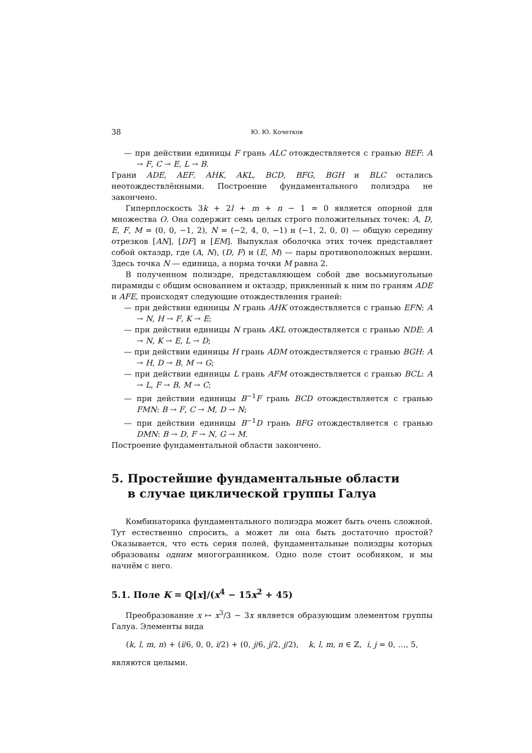38 Ю. Ю. Кочетков
— при действии единицы F грань ALC отождествляется с гранью BEF: A → F, C → E, L → B.
Грани ADE, AEF, AHK, AKL, BCD, BFG, BGH и BLC остались неотождествлёнными. Построение фундаментального полиэдра не закончено.
Гиперплоскость 3k + 2l + m + n − 1 = 0 является опорной для множества O. Она содержит семь целых строго положительных точек: A, D, E, F, M = (0, 0, −1, 2), N = (−2, 4, 0, −1) и (−1, 2, 0, 0) — общую середину отрезков [AN], [DF] и [EM]. Выпуклая оболочка этих точек представляет собой октаэдр, где (A, N), (D, F) и (E, M) — пары противоположных вершин. Здесь точка N — единица, а норма точки M равна 2.
В полученном полиэдре, представляющем собой две восьмиугольные пирамиды с общим основанием и октаэдр, прикленный к ним по граням ADE и AFE, происходят следующие отождествления граней:
— при действии единицы N грань AHK отождествляется с гранью EFN: A → N, H → F, K → E;
— при действии единицы N грань AKL отождествляется с гранью NDE: A → N, K → E, L → D;
— при действии единицы H грань ADM отождествляется с гранью BGH: A → H, D → B, M → G;
— при действии единицы L грань AFM отождествляется с гранью BCL: A → L, F → B, M → C;
— при действии единицы B<sup>−1</sup>F грань BCD отождествляется с гранью FMN: B → F, C → M, D → N;
— при действии единицы B<sup>−1</sup>D грань BFG отождествляется с гранью DMN: B → D, F → N, G → M.
Построение фундаментальной области закончено.
5. Простейшие фундаментальные области
в случае циклической группы Галуа
Комбинаторика фундаментального полиэдра может быть очень сложной. Тут естественно спросить, а может ли она быть достаточно простой? Оказывается, что есть серия полей, фундаментальные полиэдры которых образованы одним многогранником. Одно поле стоит особняком, и мы начнём с него.
5.1. Поле K = ℚ[x]/(x<sup>4</sup> − 15x<sup>2</sup> + 45)
Преобразование x ↦ x<sup>3</sup>/3 − 3x является образующим элементом группы Галуа. Элементы вида
(k, l, m, n) + (i/6, 0, 0, i/2) + (0, j/6, j/2, j/2), k, l, m, n ∈ ℤ, i, j = 0, …, 5,
являются целыми.